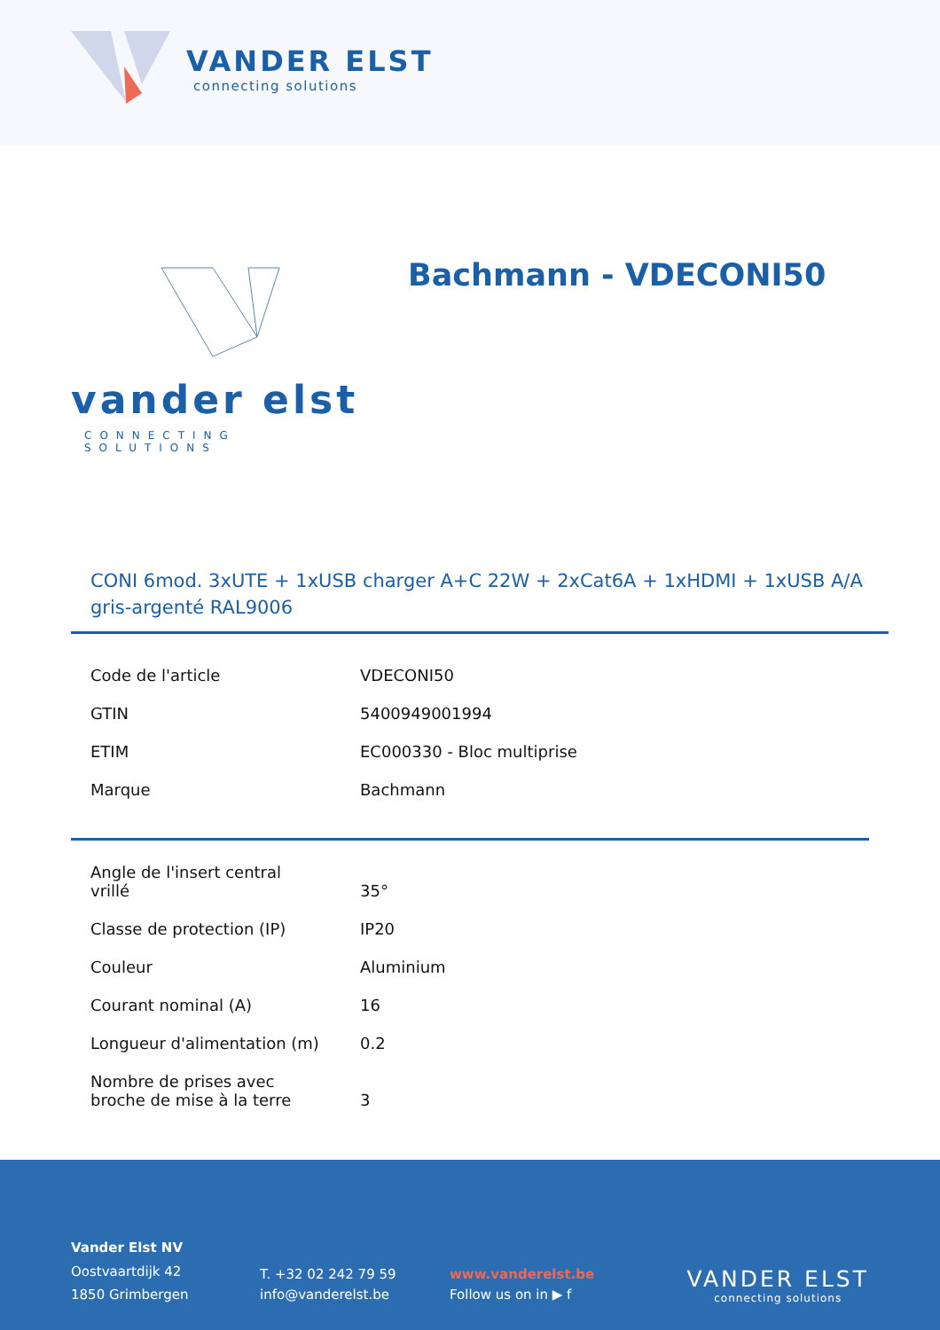VANDER ELST
connecting solutions
vander elst
CONNECTING SOLUTIONS
Bachmann - VDECONI50
CONI 6mod. 3xUTE + 1xUSB charger A+C 22W + 2xCat6A + 1xHDMI + 1xUSB A/A gris-argenté RAL9006
| Code de l'article | VDECONI50 |
| GTIN | 5400949001994 |
| ETIM | EC000330 - Bloc multiprise |
| Marque | Bachmann |
| Angle de l'insert central vrillé | 35° |
| Classe de protection (IP) | IP20 |
| Couleur | Aluminium |
| Courant nominal (A) | 16 |
| Longueur d'alimentation (m) | 0.2 |
| Nombre de prises avec broche de mise à la terre | 3 |
Vander Elst NV
Oostvaartdijk 42
1850 Grimbergen
T. +32 02 242 79 59
info@vanderelst.be
www.vanderelst.be
Follow us on in ▶ f
VANDER ELST
connecting solutions